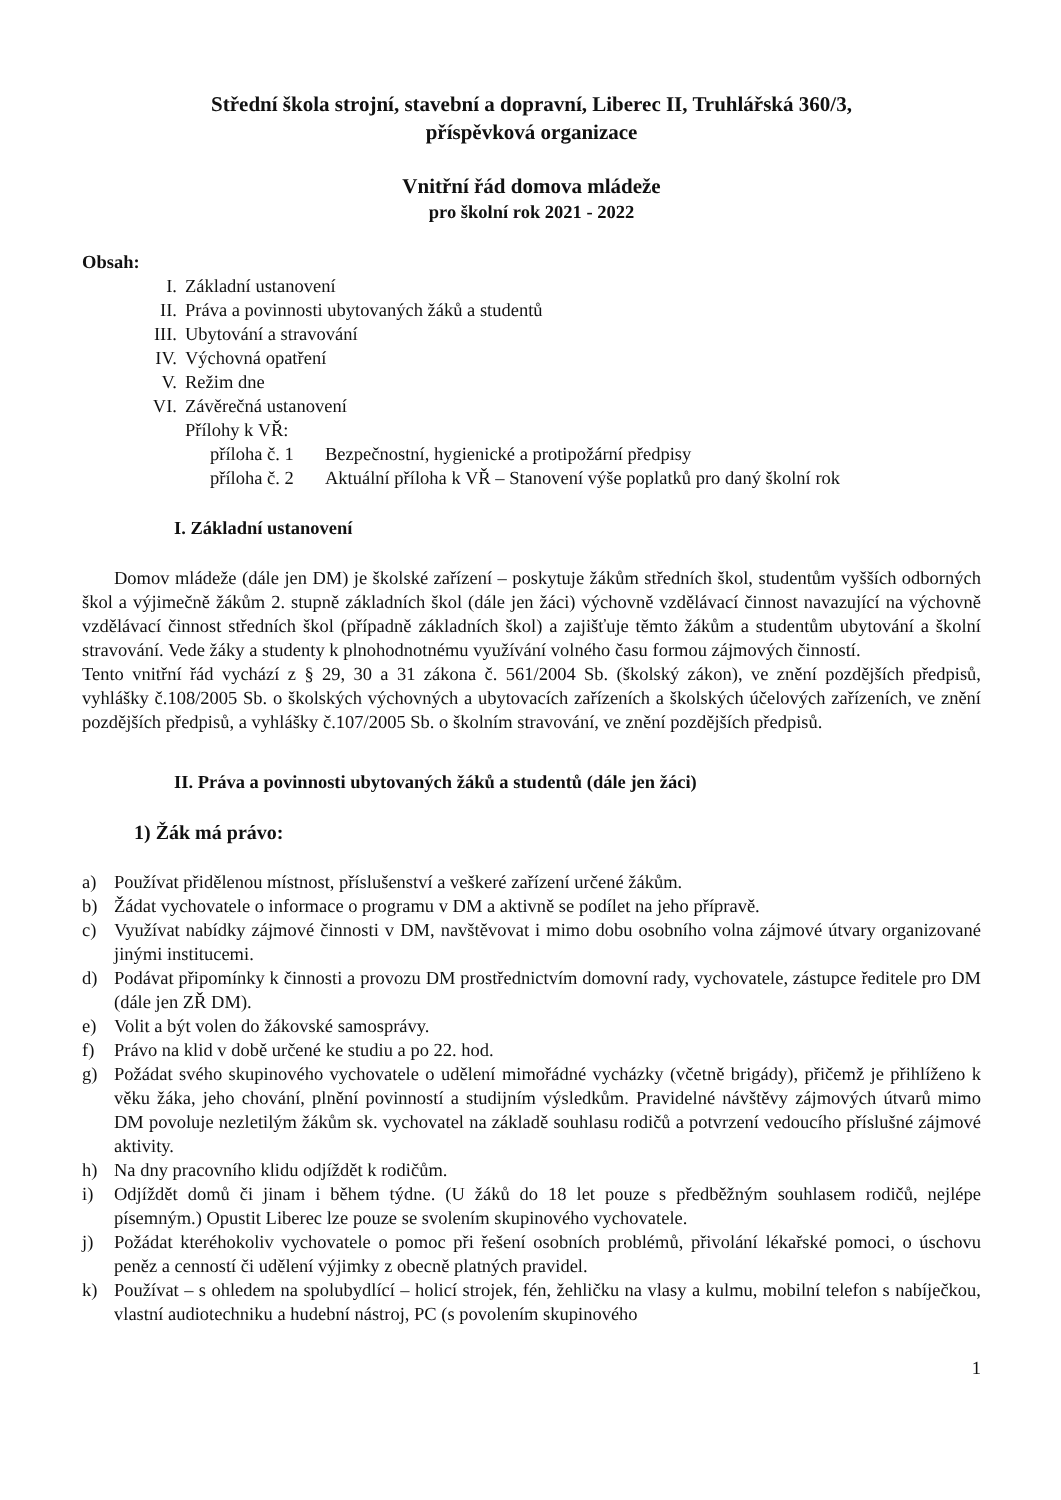Střední škola strojní, stavební a dopravní, Liberec II, Truhlářská 360/3,
příspěvková organizace
Vnitřní řád domova mládeže
pro školní rok 2021 - 2022
Obsah:
I. Základní ustanovení
II. Práva a povinnosti ubytovaných žáků a studentů
III. Ubytování a stravování
IV. Výchovná opatření
V. Režim dne
VI. Závěrečná ustanovení
Přílohy k VŘ:
příloha č. 1 Bezpečnostní, hygienické a protipožární předpisy
příloha č. 2 Aktuální příloha k VŘ – Stanovení výše poplatků pro daný školní rok
I. Základní ustanovení
Domov mládeže (dále jen DM) je školské zařízení – poskytuje žákům středních škol, studentům vyšších odborných škol a výjimečně žákům 2. stupně základních škol (dále jen žáci) výchovně vzdělávací činnost navazující na výchovně vzdělávací činnost středních škol (případně základních škol) a zajišťuje těmto žákům a studentům ubytování a školní stravování. Vede žáky a studenty k plnohodnotnému využívání volného času formou zájmových činností.
Tento vnitřní řád vychází z § 29, 30 a 31 zákona č. 561/2004 Sb. (školský zákon), ve znění pozdějších předpisů, vyhlášky č.108/2005 Sb. o školských výchovných a ubytovacích zařízeních a školských účelových zařízeních, ve znění pozdějších předpisů, a vyhlášky č.107/2005 Sb. o školním stravování, ve znění pozdějších předpisů.
II. Práva a povinnosti ubytovaných žáků a studentů (dále jen žáci)
1) Žák má právo:
a) Používat přidělenou místnost, příslušenství a veškeré zařízení určené žákům.
b) Žádat vychovatele o informace o programu v DM a aktivně se podílet na jeho přípravě.
c) Využívat nabídky zájmové činnosti v DM, navštěvovat i mimo dobu osobního volna zájmové útvary organizované jinými institucemi.
d) Podávat připomínky k činnosti a provozu DM prostřednictvím domovní rady, vychovatele, zástupce ředitele pro DM (dále jen ZŘ DM).
e) Volit a být volen do žákovské samosprávy.
f) Právo na klid v době určené ke studiu a po 22. hod.
g) Požádat svého skupinového vychovatele o udělení mimořádné vycházky (včetně brigády), přičemž je přihlíženo k věku žáka, jeho chování, plnění povinností a studijním výsledkům. Pravidelné návštěvy zájmových útvarů mimo DM povoluje nezletilým žákům sk. vychovatel na základě souhlasu rodičů a potvrzení vedoucího příslušné zájmové aktivity.
h) Na dny pracovního klidu odjíždět k rodičům.
i) Odjíždět domů či jinam i během týdne. (U žáků do 18 let pouze s předběžným souhlasem rodičů, nejlépe písemným.) Opustit Liberec lze pouze se svolením skupinového vychovatele.
j) Požádat kteréhokoliv vychovatele o pomoc při řešení osobních problémů, přivolání lékařské pomoci, o úschovu peněz a cenností či udělení výjimky z obecně platných pravidel.
k) Používat – s ohledem na spolubydlící – holicí strojek, fén, žehličku na vlasy a kulmu, mobilní telefon s nabíječkou, vlastní audiotechniku a hudební nástroj, PC (s povolením skupinového
1